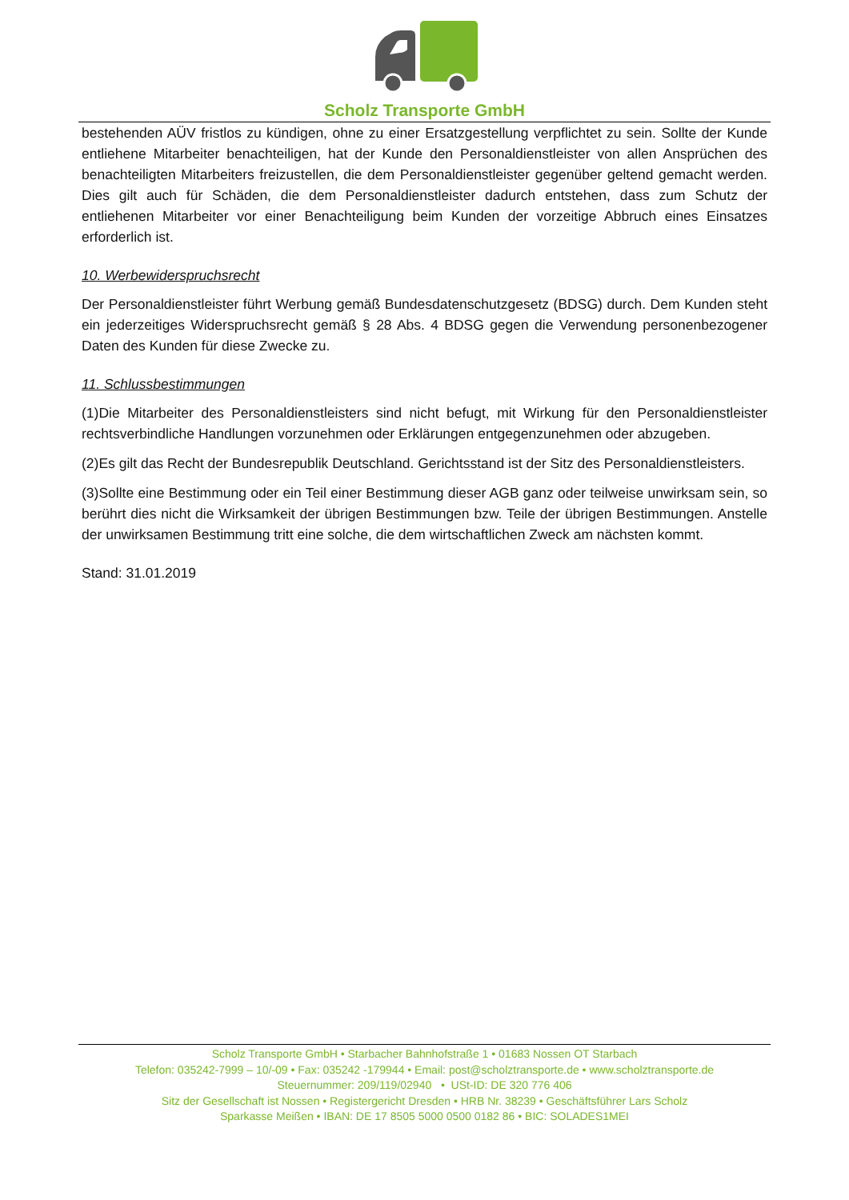Scholz Transporte GmbH
bestehenden AÜV fristlos zu kündigen, ohne zu einer Ersatzgestellung verpflichtet zu sein. Sollte der Kunde entliehene Mitarbeiter benachteiligen, hat der Kunde den Personaldienstleister von allen Ansprüchen des benachteiligten Mitarbeiters freizustellen, die dem Personaldienstleister gegenüber geltend gemacht werden. Dies gilt auch für Schäden, die dem Personaldienstleister dadurch entstehen, dass zum Schutz der entliehenen Mitarbeiter vor einer Benachteiligung beim Kunden der vorzeitige Abbruch eines Einsatzes erforderlich ist.
10. Werbewiderspruchsrecht
Der Personaldienstleister führt Werbung gemäß Bundesdatenschutzgesetz (BDSG) durch. Dem Kunden steht ein jederzeitiges Widerspruchsrecht gemäß § 28 Abs. 4 BDSG gegen die Verwendung personenbezogener Daten des Kunden für diese Zwecke zu.
11. Schlussbestimmungen
(1)Die Mitarbeiter des Personaldienstleisters sind nicht befugt, mit Wirkung für den Personaldienstleister rechtsverbindliche Handlungen vorzunehmen oder Erklärungen entgegenzunehmen oder abzugeben.
(2)Es gilt das Recht der Bundesrepublik Deutschland. Gerichtsstand ist der Sitz des Personaldienstleisters.
(3)Sollte eine Bestimmung oder ein Teil einer Bestimmung dieser AGB ganz oder teilweise unwirksam sein, so berührt dies nicht die Wirksamkeit der übrigen Bestimmungen bzw. Teile der übrigen Bestimmungen. Anstelle der unwirksamen Bestimmung tritt eine solche, die dem wirtschaftlichen Zweck am nächsten kommt.
Stand: 31.01.2019
Scholz Transporte GmbH • Starbacher Bahnhofstraße 1 • 01683 Nossen OT Starbach
Telefon: 035242-7999 – 10/-09 • Fax: 035242 -179944 • Email: post@scholztransporte.de • www.scholztransporte.de
Steuernummer: 209/119/02940 • USt-ID: DE 320 776 406
Sitz der Gesellschaft ist Nossen • Registergericht Dresden • HRB Nr. 38239 • Geschäftsführer Lars Scholz
Sparkasse Meißen • IBAN: DE 17 8505 5000 0500 0182 86 • BIC: SOLADES1MEI